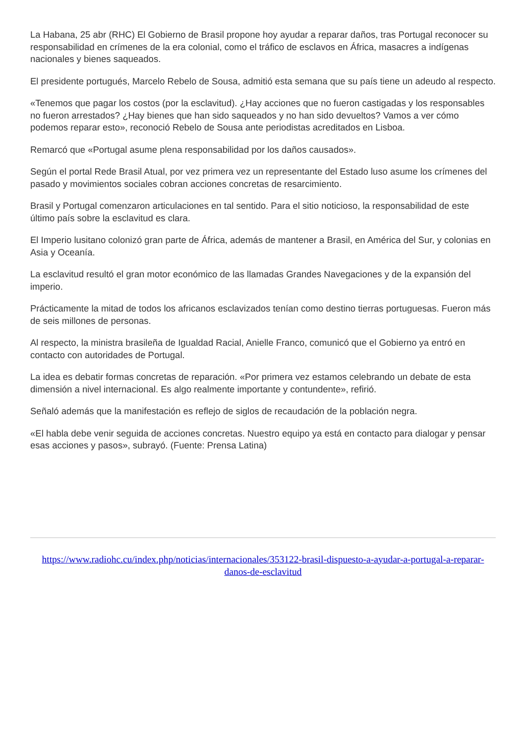La Habana, 25 abr (RHC) El Gobierno de Brasil propone hoy ayudar a reparar daños, tras Portugal reconocer su responsabilidad en crímenes de la era colonial, como el tráfico de esclavos en África, masacres a indígenas nacionales y bienes saqueados.
El presidente portugués, Marcelo Rebelo de Sousa, admitió esta semana que su país tiene un adeudo al respecto.
«Tenemos que pagar los costos (por la esclavitud). ¿Hay acciones que no fueron castigadas y los responsables no fueron arrestados? ¿Hay bienes que han sido saqueados y no han sido devueltos? Vamos a ver cómo podemos reparar esto», reconoció Rebelo de Sousa ante periodistas acreditados en Lisboa.
Remarcó que «Portugal asume plena responsabilidad por los daños causados».
Según el portal Rede Brasil Atual, por vez primera vez un representante del Estado luso asume los crímenes del pasado y movimientos sociales cobran acciones concretas de resarcimiento.
Brasil y Portugal comenzaron articulaciones en tal sentido. Para el sitio noticioso, la responsabilidad de este último país sobre la esclavitud es clara.
El Imperio lusitano colonizó gran parte de África, además de mantener a Brasil, en América del Sur, y colonias en Asia y Oceanía.
La esclavitud resultó el gran motor económico de las llamadas Grandes Navegaciones y de la expansión del imperio.
Prácticamente la mitad de todos los africanos esclavizados tenían como destino tierras portuguesas. Fueron más de seis millones de personas.
Al respecto, la ministra brasileña de Igualdad Racial, Anielle Franco, comunicó que el Gobierno ya entró en contacto con autoridades de Portugal.
La idea es debatir formas concretas de reparación. «Por primera vez estamos celebrando un debate de esta dimensión a nivel internacional. Es algo realmente importante y contundente», refirió.
Señaló además que la manifestación es reflejo de siglos de recaudación de la población negra.
«El habla debe venir seguida de acciones concretas. Nuestro equipo ya está en contacto para dialogar y pensar esas acciones y pasos», subrayó. (Fuente: Prensa Latina)
https://www.radiohc.cu/index.php/noticias/internacionales/353122-brasil-dispuesto-a-ayudar-a-portugal-a-reparar-danos-de-esclavitud